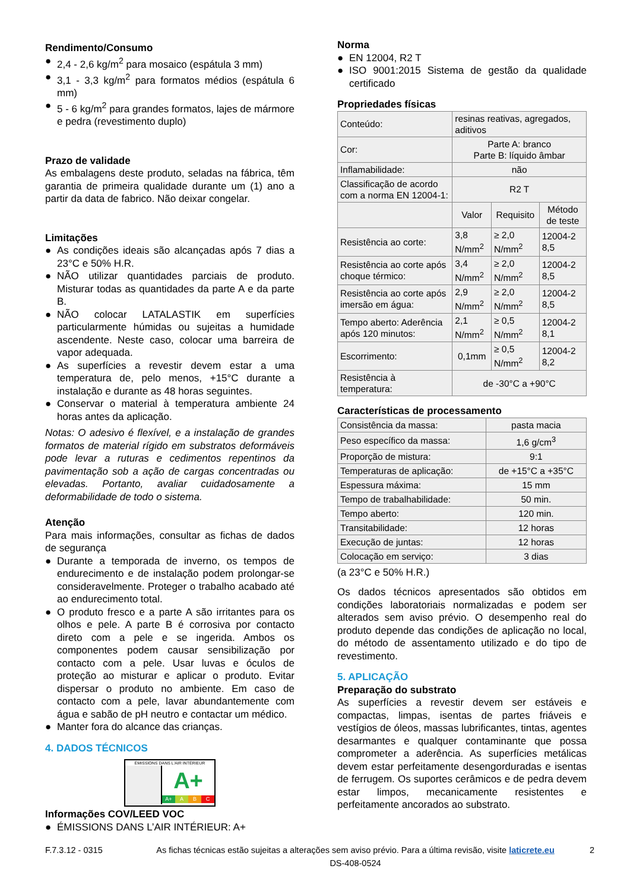Rendimento/Consumo
● 2,4 - 2,6 kg/m<sup>2</sup> para mosaico (espátula 3 mm)
● 3,1 - 3,3 kg/m<sup>2</sup> para formatos médios (espátula 6 mm)
● 5 - 6 kg/m<sup>2</sup> para grandes formatos, lajes de mármore e pedra (revestimento duplo)
Prazo de validade
As embalagens deste produto, seladas na fábrica, têm garantia de primeira qualidade durante um (1) ano a partir da data de fabrico. Não deixar congelar.
Limitações
● As condições ideais são alcançadas após 7 dias a 23°C e 50% H.R.
● NÃO utilizar quantidades parciais de produto. Misturar todas as quantidades da parte A e da parte B.
● NÃO colocar LATALASTIK em superfícies particularmente húmidas ou sujeitas a humidade ascendente. Neste caso, colocar uma barreira de vapor adequada.
● As superfícies a revestir devem estar a uma temperatura de, pelo menos, +15°C durante a instalação e durante as 48 horas seguintes.
● Conservar o material à temperatura ambiente 24 horas antes da aplicação.
Notas: O adesivo é flexível, e a instalação de grandes formatos de material rígido em substratos deformáveis pode levar a ruturas e cedimentos repentinos da pavimentação sob a ação de cargas concentradas ou elevadas. Portanto, avaliar cuidadosamente a deformabilidade de todo o sistema.
Atenção
Para mais informações, consultar as fichas de dados de segurança
● Durante a temporada de inverno, os tempos de endurecimento e de instalação podem prolongar-se consideravelmente. Proteger o trabalho acabado até ao endurecimento total.
● O produto fresco e a parte A são irritantes para os olhos e pele. A parte B é corrosiva por contacto direto com a pele e se ingerida. Ambos os componentes podem causar sensibilização por contacto com a pele. Usar luvas e óculos de proteção ao misturar e aplicar o produto. Evitar dispersar o produto no ambiente. Em caso de contacto com a pele, lavar abundantemente com água e sabão de pH neutro e contactar um médico.
● Manter fora do alcance das crianças.
4. DADOS TÉCNICOS
ÉMISSIONS DANS L'AIR INTÉRIEUR
A+
A+ A B C
Informações COV/LEED VOC
● ÉMISSIONS DANS L’AIR INTÉRIEUR: A+
Norma
● EN 12004, R2 T
● ISO 9001:2015 Sistema de gestão da qualidade certificado
Propriedades físicas
| Conteúdo: | resinas reativas, agregados, aditivos | | |
| Cor: | Parte A: branco Parte B: líquido âmbar | | |
| Inflamabilidade: | não | | |
| Classificação de acordo com a norma EN 12004-1: | R2 T | | |
| | Valor | Requisito | Método de teste |
| Resistência ao corte: | 3,8 N/mm<sup>2</sup> | ≥ 2,0 N/mm<sup>2</sup> | 12004-2 8,5 |
| Resistência ao corte após choque térmico: | 3,4 N/mm<sup>2</sup> | ≥ 2,0 N/mm<sup>2</sup> | 12004-2 8,5 |
| Resistência ao corte após imersão em água: | 2,9 N/mm<sup>2</sup> | ≥ 2,0 N/mm<sup>2</sup> | 12004-2 8,5 |
| Tempo aberto: Aderência após 120 minutos: | 2,1 N/mm<sup>2</sup> | ≥ 0,5 N/mm<sup>2</sup> | 12004-2 8,1 |
| Escorrimento: | 0,1mm | ≥ 0,5 N/mm<sup>2</sup> | 12004-2 8,2 |
| Resistência à temperatura: | de -30°C a +90°C | | |
Características de processamento
| Consistência da massa: | pasta macia |
| Peso específico da massa: | 1,6 g/cm<sup>3</sup> |
| Proporção de mistura: | 9:1 |
| Temperaturas de aplicação: | de +15°C a +35°C |
| Espessura máxima: | 15 mm |
| Tempo de trabalhabilidade: | 50 min. |
| Tempo aberto: | 120 min. |
| Transitabilidade: | 12 horas |
| Execução de juntas: | 12 horas |
| Colocação em serviço: | 3 dias |
(a 23°C e 50% H.R.)
Os dados técnicos apresentados são obtidos em condições laboratoriais normalizadas e podem ser alterados sem aviso prévio. O desempenho real do produto depende das condições de aplicação no local, do método de assentamento utilizado e do tipo de revestimento.
5. APLICAÇÃO
Preparação do substrato
As superfícies a revestir devem ser estáveis e compactas, limpas, isentas de partes friáveis e vestígios de óleos, massas lubrificantes, tintas, agentes desarmantes e qualquer contaminante que possa comprometer a aderência. As superfícies metálicas devem estar perfeitamente desengorduradas e isentas de ferrugem. Os suportes cerâmicos e de pedra devem estar limpos, mecanicamente resistentes e perfeitamente ancorados ao substrato.
F.7.3.12 - 0315 As fichas técnicas estão sujeitas a alterações sem aviso prévio. Para a última revisão, visite laticrete.eu DS-408-0524
2